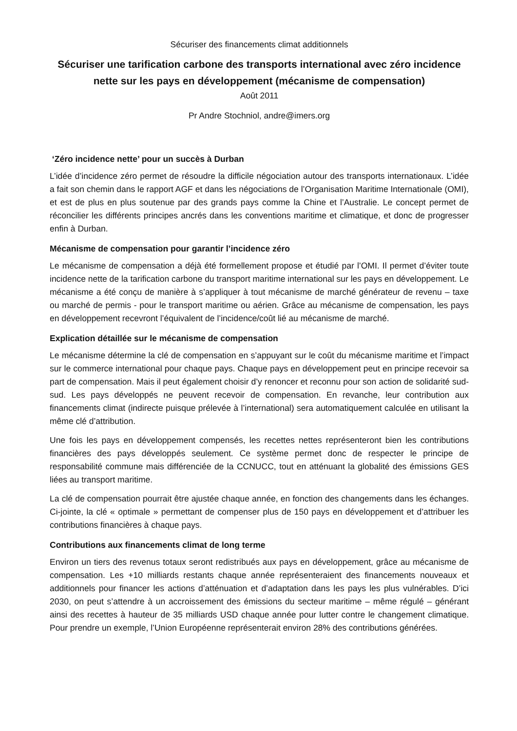Sécuriser des financements climat additionnels
Sécuriser une tarification carbone des transports international avec zéro incidence nette sur les pays en développement (mécanisme de compensation)
Août 2011
Pr Andre Stochniol, andre@imers.org
‘Zéro incidence nette’ pour un succès à Durban
L’idée d’incidence zéro permet de résoudre la difficile négociation autour des transports internationaux. L’idée a fait son chemin dans le rapport AGF et dans les négociations de l’Organisation Maritime Internationale (OMI), et est de plus en plus soutenue par des grands pays comme la Chine et l’Australie. Le concept permet de réconcilier les différents principes ancrés dans les conventions maritime et climatique, et donc de progresser enfin à Durban.
Mécanisme de compensation pour garantir l’incidence zéro
Le mécanisme de compensation a déjà été formellement propose et étudié par l’OMI. Il permet d’éviter toute incidence nette de la tarification carbone du transport maritime international sur les pays en développement. Le mécanisme a été conçu de manière à s’appliquer à tout mécanisme de marché générateur de revenu – taxe ou marché de permis - pour le transport maritime ou aérien. Grâce au mécanisme de compensation, les pays en développement recevront l’équivalent de l’incidence/coût lié au mécanisme de marché.
Explication détaillée sur le mécanisme de compensation
Le mécanisme détermine la clé de compensation en s’appuyant sur le coût du mécanisme maritime et l’impact sur le commerce international pour chaque pays. Chaque pays en développement peut en principe recevoir sa part de compensation. Mais il peut également choisir d’y renoncer et reconnu pour son action de solidarité sud-sud. Les pays développés ne peuvent recevoir de compensation. En revanche, leur contribution aux financements climat (indirecte puisque prélevée à l’international) sera automatiquement calculée en utilisant la même clé d’attribution.
Une fois les pays en développement compensés, les recettes nettes représenteront bien les contributions financières des pays développés seulement. Ce système permet donc de respecter le principe de responsabilité commune mais différenciée de la CCNUCC, tout en atténuant la globalité des émissions GES liées au transport maritime.
La clé de compensation pourrait être ajustée chaque année, en fonction des changements dans les échanges. Ci-jointe, la clé « optimale » permettant de compenser plus de 150 pays en développement et d’attribuer les contributions financières à chaque pays.
Contributions aux financements climat de long terme
Environ un tiers des revenus totaux seront redistribués aux pays en développement, grâce au mécanisme de compensation. Les +10 milliards restants chaque année représenteraient des financements nouveaux et additionnels pour financer les actions d’atténuation et d’adaptation dans les pays les plus vulnérables. D’ici 2030, on peut s’attendre à un accroissement des émissions du secteur maritime – même régulé – générant ainsi des recettes à hauteur de 35 milliards USD chaque année pour lutter contre le changement climatique. Pour prendre un exemple, l’Union Européenne représenterait environ 28% des contributions générées.